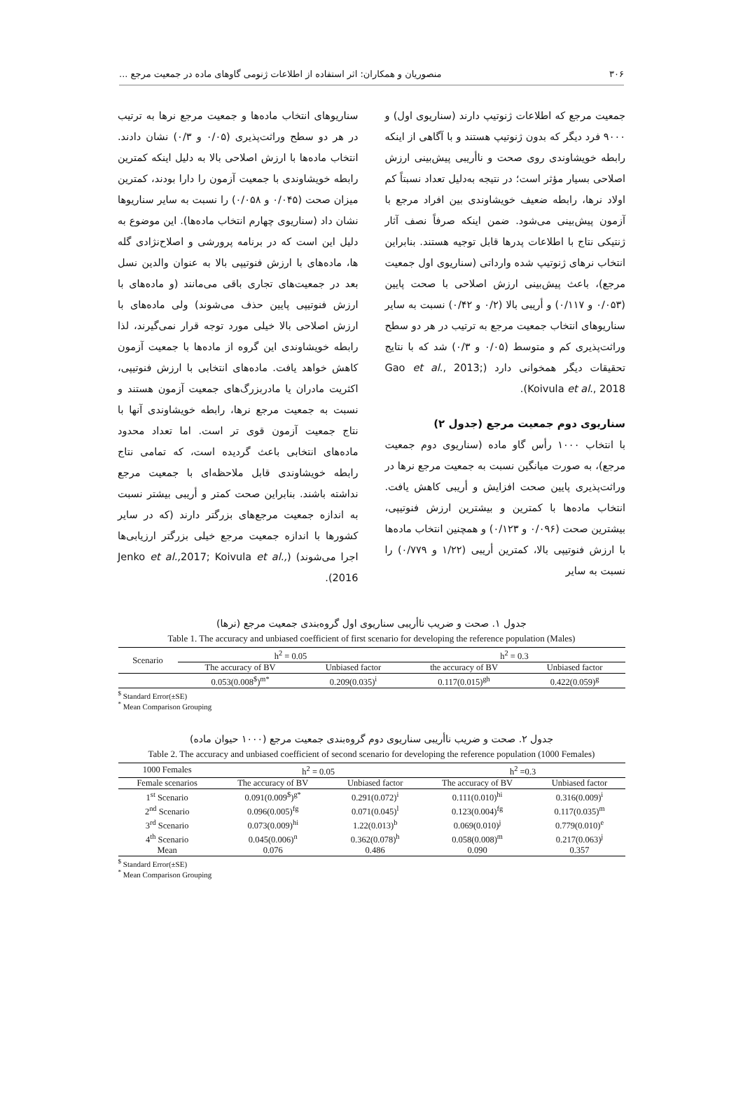۳۰۶ منصوریان و همکاران: اثر استفاده از اطلاعات ژنومی گاوهای ماده در جمعیت مرجع ...
جمعیت مرجع که اطلاعات ژنوتیپ دارند (سناریوی اول) و ۹۰۰۰ فرد دیگر که بدون ژنوتیپ هستند و با آگاهی از اینکه رابطه خویشاوندی روی صحت و ناأریبی پیش‌بینی ارزش اصلاحی بسیار مؤثر است؛ در نتیجه به‌دلیل تعداد نسبتاً کم اولاد نرها، رابطه ضعیف خویشاوندی بین افراد مرجع با آزمون پیش‌بینی می‌شود. ضمن اینکه صرفاً نصف آثار ژنتیکی نتاج با اطلاعات پدرها قابل توجیه هستند. بنابراین انتخاب نرهای ژنوتیپ شده وارداتی (سناریوی اول جمعیت مرجع)، باعث پیش‌بینی ارزش اصلاحی با صحت پایین (۰/۰۵۳ و ۰/۱۱۷) و أریبی بالا (۰/۲ و ۰/۴۲) نسبت به سایر سناریوهای انتخاب جمعیت مرجع به ترتیب در هر دو سطح وراثت‌پذیری کم و متوسط (۰/۰۵ و ۰/۳) شد که با نتایج تحقیقات دیگر همخوانی دارد (Gao et al., 2013; Koivula et al., 2018).
سناریوی دوم جمعیت مرجع (جدول ۲)
با انتخاب ۱۰۰۰ رأس گاو ماده (سناریوی دوم جمعیت مرجع)، به صورت میانگین نسبت به جمعیت مرجع نرها در وراثت‌پذیری پایین صحت افزایش و أریبی کاهش یافت. انتخاب ماده‌ها با کمترین و بیشترین ارزش فنوتیپی، بیشترین صحت (۰/۰۹۶ و ۰/۱۲۳) و همچنین انتخاب ماده‌ها با ارزش فنوتیپی بالا، کمترین أریبی (۱/۲۲ و ۰/۷۷۹) را نسبت به سایر
سناریوهای انتخاب ماده‌ها و جمعیت مرجع نرها به ترتیب در هر دو سطح وراثت‌پذیری (۰/۰۵ و ۰/۳) نشان دادند. انتخاب ماده‌ها با ارزش اصلاحی بالا به دلیل اینکه کمترین رابطه خویشاوندی با جمعیت آزمون را دارا بودند، کمترین میزان صحت (۰/۰۴۵ و ۰/۰۵۸) را نسبت به سایر سناریوها نشان داد (سناریوی چهارم انتخاب ماده‌ها). این موضوع به دلیل این است که در برنامه پرورشی و اصلاح‌نژادی گله ها، ماده‌های با ارزش فنوتیپی بالا به عنوان والدین نسل بعد در جمعیت‌های تجاری باقی می‌مانند (و ماده‌های با ارزش فنوتیپی پایین حذف می‌شوند) ولی ماده‌های با ارزش اصلاحی بالا خیلی مورد توجه قرار نمی‌گیرند، لذا رابطه خویشاوندی این گروه از ماده‌ها با جمعیت آزمون کاهش خواهد یافت. ماده‌های انتخابی با ارزش فنوتیپی، اکثریت مادران یا مادربزرگ‌های جمعیت آزمون هستند و نسبت به جمعیت مرجع نرها، رابطه خویشاوندی آنها با نتاج جمعیت آزمون قوی تر است. اما تعداد محدود ماده‌های انتخابی باعث گردیده است، که تمامی نتاج رابطه خویشاوندی قابل ملاحظه‌ای با جمعیت مرجع نداشته باشند. بنابراین صحت کمتر و أریبی بیشتر نسبت به اندازه جمعیت مرجع‌های بزرگتر دارند (که در سایر کشورها با اندازه جمعیت مرجع خیلی بزرگتر ارزیابی‌ها اجرا می‌شوند) (Jenko et al., 2017; Koivula et al., 2016).
جدول ۱. صحت و ضریب ناأریبی سناریوی اول گروه‌بندی جمعیت مرجع (نرها)
Table 1. The accuracy and unbiased coefficient of first scenario for developing the reference population (Males)
| Scenario | h<sup>2</sup> = 0.05 | | h<sup>2</sup> = 0.3 | |
| | The accuracy of BV | Unbiased factor | the accuracy of BV | Unbiased factor |
| | 0.053(0.008<sup>$</sup>)<sup>m*</sup> | 0.209(0.035)<sup>i</sup> | 0.117(0.015)<sup>gh</sup> | 0.422(0.059)<sup>g</sup> |
<sup>$</sup> Standard Error(±SE)
<sup>*</sup> Mean Comparison Grouping
جدول ۲. صحت و ضریب ناأریبی سناریوی دوم گروه‌بندی جمعیت مرجع (۱۰۰۰ حیوان ماده)
Table 2. The accuracy and unbiased coefficient of second scenario for developing the reference population (1000 Females)
| 1000 Females | h<sup>2</sup> = 0.05 | | h<sup>2</sup> =0.3 | |
| Female scenarios | The accuracy of BV | Unbiased factor | The accuracy of BV | Unbiased factor |
| 1<sup>st</sup> Scenario | 0.091(0.009<sup>$</sup>)<sup>g*</sup> | 0.291(0.072)<sup>i</sup> | 0.111(0.010)<sup>hi</sup> | 0.316(0.009)<sup>i</sup> |
| 2<sup>nd</sup> Scenario | 0.096(0.005)<sup>fg</sup> | 0.071(0.045)<sup>l</sup> | 0.123(0.004)<sup>fg</sup> | 0.117(0.035)<sup>m</sup> |
| 3<sup>rd</sup> Scenario | 0.073(0.009)<sup>hi</sup> | 1.22(0.013)<sup>b</sup> | 0.069(0.010)<sup>j</sup> | 0.779(0.010)<sup>e</sup> |
| 4<sup>th</sup> Scenario | 0.045(0.006)<sup>n</sup> | 0.362(0.078)<sup>h</sup> | 0.058(0.008)<sup>m</sup> | 0.217(0.063)<sup>j</sup> |
| Mean | 0.076 | 0.486 | 0.090 | 0.357 |
<sup>$</sup> Standard Error(±SE)
<sup>*</sup> Mean Comparison Grouping